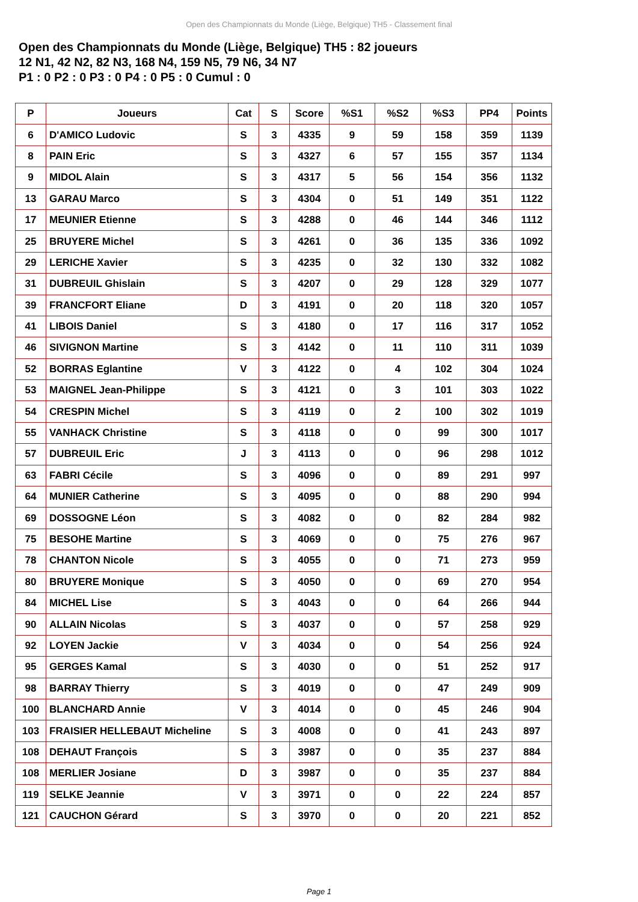Open des Championnats du Monde (Liège, Belgique) TH5 - Classement final
Open des Championnats du Monde (Liège, Belgique) TH5 : 82 joueurs
12 N1, 42 N2, 82 N3, 168 N4, 159 N5, 79 N6, 34 N7
P1 : 0 P2 : 0 P3 : 0 P4 : 0 P5 : 0 Cumul : 0
| P | Joueurs | Cat | S | Score | %S1 | %S2 | %S3 | PP4 | Points |
| --- | --- | --- | --- | --- | --- | --- | --- | --- | --- |
| 6 | D'AMICO Ludovic | S | 3 | 4335 | 9 | 59 | 158 | 359 | 1139 |
| 8 | PAIN Eric | S | 3 | 4327 | 6 | 57 | 155 | 357 | 1134 |
| 9 | MIDOL Alain | S | 3 | 4317 | 5 | 56 | 154 | 356 | 1132 |
| 13 | GARAU Marco | S | 3 | 4304 | 0 | 51 | 149 | 351 | 1122 |
| 17 | MEUNIER Etienne | S | 3 | 4288 | 0 | 46 | 144 | 346 | 1112 |
| 25 | BRUYERE Michel | S | 3 | 4261 | 0 | 36 | 135 | 336 | 1092 |
| 29 | LERICHE Xavier | S | 3 | 4235 | 0 | 32 | 130 | 332 | 1082 |
| 31 | DUBREUIL Ghislain | S | 3 | 4207 | 0 | 29 | 128 | 329 | 1077 |
| 39 | FRANCFORT Eliane | D | 3 | 4191 | 0 | 20 | 118 | 320 | 1057 |
| 41 | LIBOIS Daniel | S | 3 | 4180 | 0 | 17 | 116 | 317 | 1052 |
| 46 | SIVIGNON Martine | S | 3 | 4142 | 0 | 11 | 110 | 311 | 1039 |
| 52 | BORRAS Eglantine | V | 3 | 4122 | 0 | 4 | 102 | 304 | 1024 |
| 53 | MAIGNEL Jean-Philippe | S | 3 | 4121 | 0 | 3 | 101 | 303 | 1022 |
| 54 | CRESPIN Michel | S | 3 | 4119 | 0 | 2 | 100 | 302 | 1019 |
| 55 | VANHACK Christine | S | 3 | 4118 | 0 | 0 | 99 | 300 | 1017 |
| 57 | DUBREUIL Eric | J | 3 | 4113 | 0 | 0 | 96 | 298 | 1012 |
| 63 | FABRI Cécile | S | 3 | 4096 | 0 | 0 | 89 | 291 | 997 |
| 64 | MUNIER Catherine | S | 3 | 4095 | 0 | 0 | 88 | 290 | 994 |
| 69 | DOSSOGNE Léon | S | 3 | 4082 | 0 | 0 | 82 | 284 | 982 |
| 75 | BESOHE Martine | S | 3 | 4069 | 0 | 0 | 75 | 276 | 967 |
| 78 | CHANTON Nicole | S | 3 | 4055 | 0 | 0 | 71 | 273 | 959 |
| 80 | BRUYERE Monique | S | 3 | 4050 | 0 | 0 | 69 | 270 | 954 |
| 84 | MICHEL Lise | S | 3 | 4043 | 0 | 0 | 64 | 266 | 944 |
| 90 | ALLAIN Nicolas | S | 3 | 4037 | 0 | 0 | 57 | 258 | 929 |
| 92 | LOYEN Jackie | V | 3 | 4034 | 0 | 0 | 54 | 256 | 924 |
| 95 | GERGES Kamal | S | 3 | 4030 | 0 | 0 | 51 | 252 | 917 |
| 98 | BARRAY Thierry | S | 3 | 4019 | 0 | 0 | 47 | 249 | 909 |
| 100 | BLANCHARD Annie | V | 3 | 4014 | 0 | 0 | 45 | 246 | 904 |
| 103 | FRAISIER HELLEBAUT Micheline | S | 3 | 4008 | 0 | 0 | 41 | 243 | 897 |
| 108 | DEHAUT François | S | 3 | 3987 | 0 | 0 | 35 | 237 | 884 |
| 108 | MERLIER Josiane | D | 3 | 3987 | 0 | 0 | 35 | 237 | 884 |
| 119 | SELKE Jeannie | V | 3 | 3971 | 0 | 0 | 22 | 224 | 857 |
| 121 | CAUCHON Gérard | S | 3 | 3970 | 0 | 0 | 20 | 221 | 852 |
Page 1